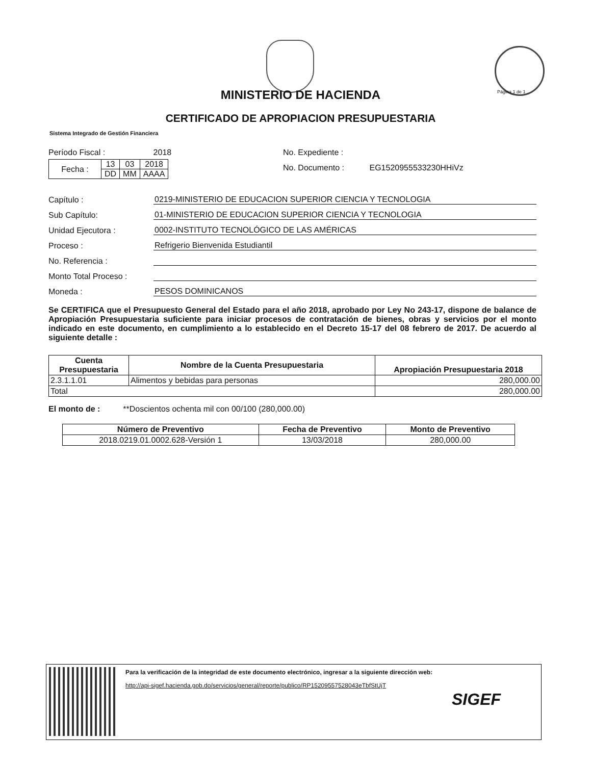Página 1 de 1
MINISTERIO DE HACIENDA
CERTIFICADO DE APROPIACION PRESUPUESTARIA
Sistema Integrado de Gestión Financiera
Período Fiscal : 2018
| Fecha : | 13 | 03 | 2018 |
| | DD | MM | AAAA |
No. Expediente :
No. Documento : EG1520955533230HHiVz
Capítulo : 0219-MINISTERIO DE EDUCACION SUPERIOR CIENCIA Y TECNOLOGIA
Sub Capítulo: 01-MINISTERIO DE EDUCACION SUPERIOR CIENCIA Y TECNOLOGIA
Unidad Ejecutora : 0002-INSTITUTO TECNOLÓGICO DE LAS AMÉRICAS
Proceso : Refrigerio Bienvenida Estudiantil
No. Referencia :
Monto Total Proceso :
Moneda : PESOS DOMINICANOS
Se CERTIFICA que el Presupuesto General del Estado para el año 2018, aprobado por Ley No 243-17, dispone de balance de Apropiación Presupuestaria suficiente para iniciar procesos de contratación de bienes, obras y servicios por el monto indicado en este documento, en cumplimiento a lo establecido en el Decreto 15-17 del 08 febrero de 2017. De acuerdo al siguiente detalle :
| Cuenta Presupuestaria | Nombre de la Cuenta Presupuestaria | Apropiación Presupuestaria 2018 |
| --- | --- | --- |
| 2.3.1.1.01 | Alimentos y bebidas para personas | 280,000.00 |
| Total | | 280,000.00 |
El monto de : **Doscientos ochenta mil con 00/100 (280,000.00)
| Número de Preventivo | Fecha de Preventivo | Monto de Preventivo |
| --- | --- | --- |
| 2018.0219.01.0002.628-Versión 1 | 13/03/2018 | 280,000.00 |
Para la verificación de la integridad de este documento electrónico, ingresar a la siguiente dirección web:
http://api-sigef.hacienda.gob.do/servicios/general/reporte/publico/RP15209557528043eTbfStUjT
SIGEF